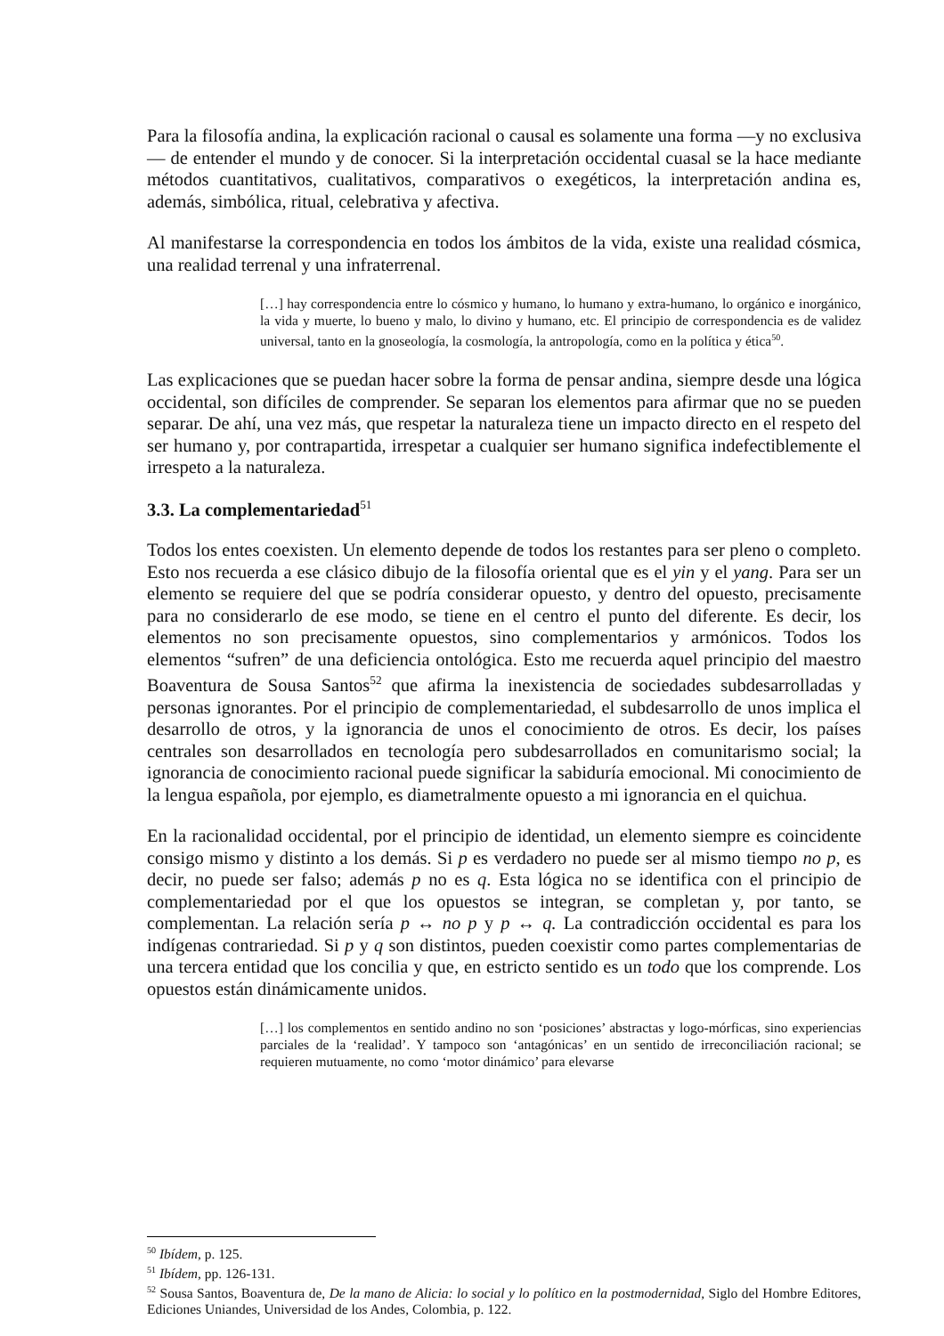Para la filosofía andina, la explicación racional o causal es solamente una forma —y no exclusiva— de entender el mundo y de conocer. Si la interpretación occidental cuasal se la hace mediante métodos cuantitativos, cualitativos, comparativos o exegéticos, la interpretación andina es, además, simbólica, ritual, celebrativa y afectiva.
Al manifestarse la correspondencia en todos los ámbitos de la vida, existe una realidad cósmica, una realidad terrenal y una infraterrenal.
[…] hay correspondencia entre lo cósmico y humano, lo humano y extra-humano, lo orgánico e inorgánico, la vida y muerte, lo bueno y malo, lo divino y humano, etc. El principio de correspondencia es de validez universal, tanto en la gnoseología, la cosmología, la antropología, como en la política y ética<sup>50</sup>.
Las explicaciones que se puedan hacer sobre la forma de pensar andina, siempre desde una lógica occidental, son difíciles de comprender. Se separan los elementos para afirmar que no se pueden separar. De ahí, una vez más, que respetar la naturaleza tiene un impacto directo en el respeto del ser humano y, por contrapartida, irrespetar a cualquier ser humano significa indefectiblemente el irrespeto a la naturaleza.
3.3. La complementariedad<sup>51</sup>
Todos los entes coexisten. Un elemento depende de todos los restantes para ser pleno o completo. Esto nos recuerda a ese clásico dibujo de la filosofía oriental que es el yin y el yang. Para ser un elemento se requiere del que se podría considerar opuesto, y dentro del opuesto, precisamente para no considerarlo de ese modo, se tiene en el centro el punto del diferente. Es decir, los elementos no son precisamente opuestos, sino complementarios y armónicos. Todos los elementos “sufren” de una deficiencia ontológica. Esto me recuerda aquel principio del maestro Boaventura de Sousa Santos<sup>52</sup> que afirma la inexistencia de sociedades subdesarrolladas y personas ignorantes. Por el principio de complementariedad, el subdesarrollo de unos implica el desarrollo de otros, y la ignorancia de unos el conocimiento de otros. Es decir, los países centrales son desarrollados en tecnología pero subdesarrollados en comunitarismo social; la ignorancia de conocimiento racional puede significar la sabiduría emocional. Mi conocimiento de la lengua española, por ejemplo, es diametralmente opuesto a mi ignorancia en el quichua.
En la racionalidad occidental, por el principio de identidad, un elemento siempre es coincidente consigo mismo y distinto a los demás. Si p es verdadero no puede ser al mismo tiempo no p, es decir, no puede ser falso; además p no es q. Esta lógica no se identifica con el principio de complementariedad por el que los opuestos se integran, se completan y, por tanto, se complementan. La relación sería p ↔ no p y p ↔ q. La contradicción occidental es para los indígenas contrariedad. Si p y q son distintos, pueden coexistir como partes complementarias de una tercera entidad que los concilia y que, en estricto sentido es un todo que los comprende. Los opuestos están dinámicamente unidos.
[…] los complementos en sentido andino no son ‘posiciones’ abstractas y logo-mórficas, sino experiencias parciales de la ‘realidad’. Y tampoco son ‘antagónicas’ en un sentido de irreconciliación racional; se requieren mutuamente, no como ‘motor dinámico’ para elevarse
<sup>50</sup> Ibídem, p. 125.
<sup>51</sup> Ibídem, pp. 126-131.
<sup>52</sup> Sousa Santos, Boaventura de, De la mano de Alicia: lo social y lo político en la postmodernidad, Siglo del Hombre Editores, Ediciones Uniandes, Universidad de los Andes, Colombia, p. 122.